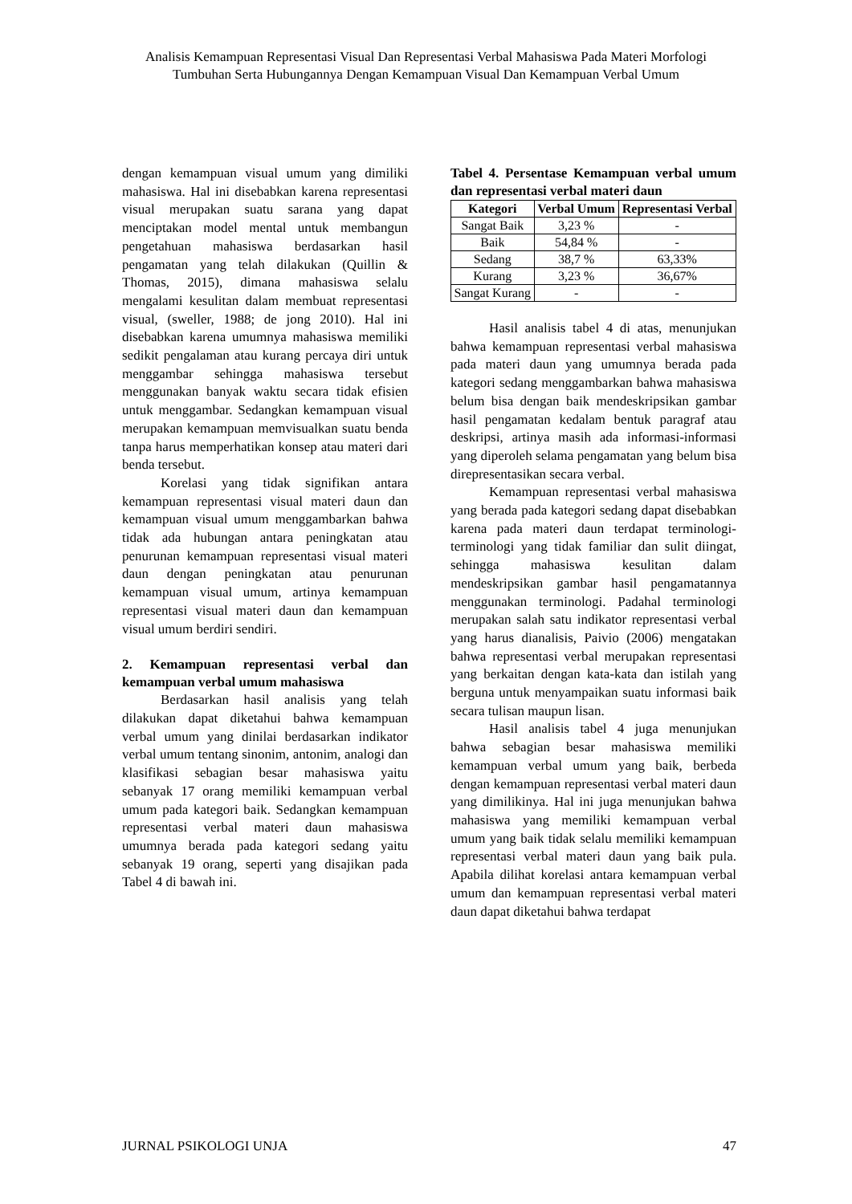Analisis Kemampuan Representasi Visual Dan Representasi Verbal Mahasiswa Pada Materi Morfologi Tumbuhan Serta Hubungannya Dengan Kemampuan Visual Dan Kemampuan Verbal Umum
dengan kemampuan visual umum yang dimiliki mahasiswa. Hal ini disebabkan karena representasi visual merupakan suatu sarana yang dapat menciptakan model mental untuk membangun pengetahuan mahasiswa berdasarkan hasil pengamatan yang telah dilakukan (Quillin & Thomas, 2015), dimana mahasiswa selalu mengalami kesulitan dalam membuat representasi visual, (sweller, 1988; de jong 2010). Hal ini disebabkan karena umumnya mahasiswa memiliki sedikit pengalaman atau kurang percaya diri untuk menggambar sehingga mahasiswa tersebut menggunakan banyak waktu secara tidak efisien untuk menggambar. Sedangkan kemampuan visual merupakan kemampuan memvisualkan suatu benda tanpa harus memperhatikan konsep atau materi dari benda tersebut.
Korelasi yang tidak signifikan antara kemampuan representasi visual materi daun dan kemampuan visual umum menggambarkan bahwa tidak ada hubungan antara peningkatan atau penurunan kemampuan representasi visual materi daun dengan peningkatan atau penurunan kemampuan visual umum, artinya kemampuan representasi visual materi daun dan kemampuan visual umum berdiri sendiri.
2. Kemampuan representasi verbal dan kemampuan verbal umum mahasiswa
Berdasarkan hasil analisis yang telah dilakukan dapat diketahui bahwa kemampuan verbal umum yang dinilai berdasarkan indikator verbal umum tentang sinonim, antonim, analogi dan klasifikasi sebagian besar mahasiswa yaitu sebanyak 17 orang memiliki kemampuan verbal umum pada kategori baik. Sedangkan kemampuan representasi verbal materi daun mahasiswa umumnya berada pada kategori sedang yaitu sebanyak 19 orang, seperti yang disajikan pada Tabel 4 di bawah ini.
Tabel 4. Persentase Kemampuan verbal umum dan representasi verbal materi daun
| Kategori | Verbal Umum | Representasi Verbal |
| --- | --- | --- |
| Sangat Baik | 3,23 % | - |
| Baik | 54,84 % | - |
| Sedang | 38,7 % | 63,33% |
| Kurang | 3,23 % | 36,67% |
| Sangat Kurang | - | - |
Hasil analisis tabel 4 di atas, menunjukan bahwa kemampuan representasi verbal mahasiswa pada materi daun yang umumnya berada pada kategori sedang menggambarkan bahwa mahasiswa belum bisa dengan baik mendeskripsikan gambar hasil pengamatan kedalam bentuk paragraf atau deskripsi, artinya masih ada informasi-informasi yang diperoleh selama pengamatan yang belum bisa direpresentasikan secara verbal.
Kemampuan representasi verbal mahasiswa yang berada pada kategori sedang dapat disebabkan karena pada materi daun terdapat terminologi-terminologi yang tidak familiar dan sulit diingat, sehingga mahasiswa kesulitan dalam mendeskripsikan gambar hasil pengamatannya menggunakan terminologi. Padahal terminologi merupakan salah satu indikator representasi verbal yang harus dianalisis, Paivio (2006) mengatakan bahwa representasi verbal merupakan representasi yang berkaitan dengan kata-kata dan istilah yang berguna untuk menyampaikan suatu informasi baik secara tulisan maupun lisan.
Hasil analisis tabel 4 juga menunjukan bahwa sebagian besar mahasiswa memiliki kemampuan verbal umum yang baik, berbeda dengan kemampuan representasi verbal materi daun yang dimilikinya. Hal ini juga menunjukan bahwa mahasiswa yang memiliki kemampuan verbal umum yang baik tidak selalu memiliki kemampuan representasi verbal materi daun yang baik pula. Apabila dilihat korelasi antara kemampuan verbal umum dan kemampuan representasi verbal materi daun dapat diketahui bahwa terdapat
JURNAL PSIKOLOGI UNJA 47